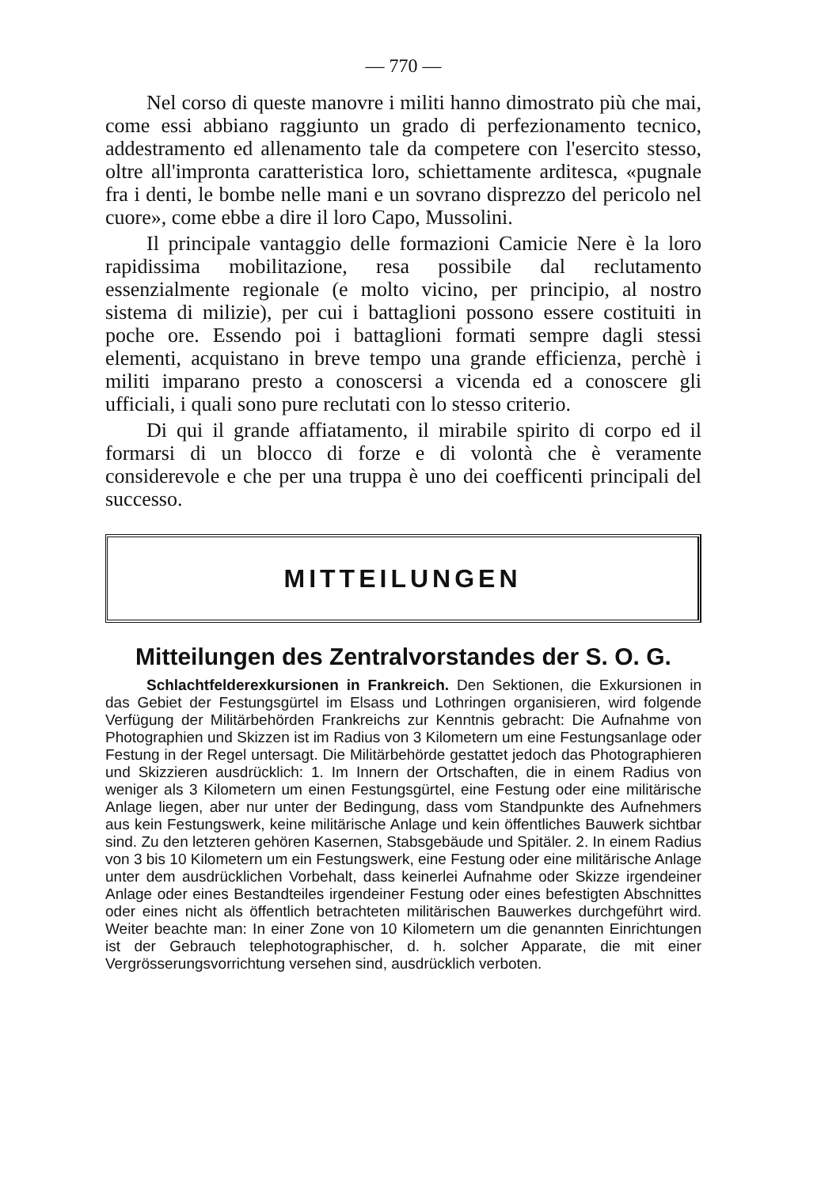— 770 —
Nel corso di queste manovre i militi hanno dimostrato più che mai, come essi abbiano raggiunto un grado di perfezionamento tecnico, addestramento ed allenamento tale da competere con l'esercito stesso, oltre all'impronta caratteristica loro, schiettamente arditesca, «pugnale fra i denti, le bombe nelle mani e un sovrano disprezzo del pericolo nel cuore», come ebbe a dire il loro Capo, Mussolini.
Il principale vantaggio delle formazioni Camicie Nere è la loro rapidissima mobilitazione, resa possibile dal reclutamento essenzialmente regionale (e molto vicino, per principio, al nostro sistema di milizie), per cui i battaglioni possono essere costituiti in poche ore. Essendo poi i battaglioni formati sempre dagli stessi elementi, acquistano in breve tempo una grande efficienza, perchè i militi imparano presto a conoscersi a vicenda ed a conoscere gli ufficiali, i quali sono pure reclutati con lo stesso criterio.
Di qui il grande affiatamento, il mirabile spirito di corpo ed il formarsi di un blocco di forze e di volontà che è veramente considerevole e che per una truppa è uno dei coefficenti principali del successo.
MITTEILUNGEN
Mitteilungen des Zentralvorstandes der S. O. G.
Schlachtfelderexkursionen in Frankreich. Den Sektionen, die Exkursionen in das Gebiet der Festungsgürtel im Elsass und Lothringen organisieren, wird folgende Verfügung der Militärbehörden Frankreichs zur Kenntnis gebracht: Die Aufnahme von Photographien und Skizzen ist im Radius von 3 Kilometern um eine Festungsanlage oder Festung in der Regel untersagt. Die Militärbehörde gestattet jedoch das Photographieren und Skizzieren ausdrücklich: 1. Im Innern der Ortschaften, die in einem Radius von weniger als 3 Kilometern um einen Festungsgürtel, eine Festung oder eine militärische Anlage liegen, aber nur unter der Bedingung, dass vom Standpunkte des Aufnehmers aus kein Festungswerk, keine militärische Anlage und kein öffentliches Bauwerk sichtbar sind. Zu den letzteren gehören Kasernen, Stabsgebäude und Spitäler. 2. In einem Radius von 3 bis 10 Kilometern um ein Festungswerk, eine Festung oder eine militärische Anlage unter dem ausdrücklichen Vorbehalt, dass keinerlei Aufnahme oder Skizze irgendeiner Anlage oder eines Bestandteiles irgendeiner Festung oder eines befestigten Abschnittes oder eines nicht als öffentlich betrachteten militärischen Bauwerkes durchgeführt wird. Weiter beachte man: In einer Zone von 10 Kilometern um die genannten Einrichtungen ist der Gebrauch telephotographischer, d. h. solcher Apparate, die mit einer Vergrösserungsvorrichtung versehen sind, ausdrücklich verboten.